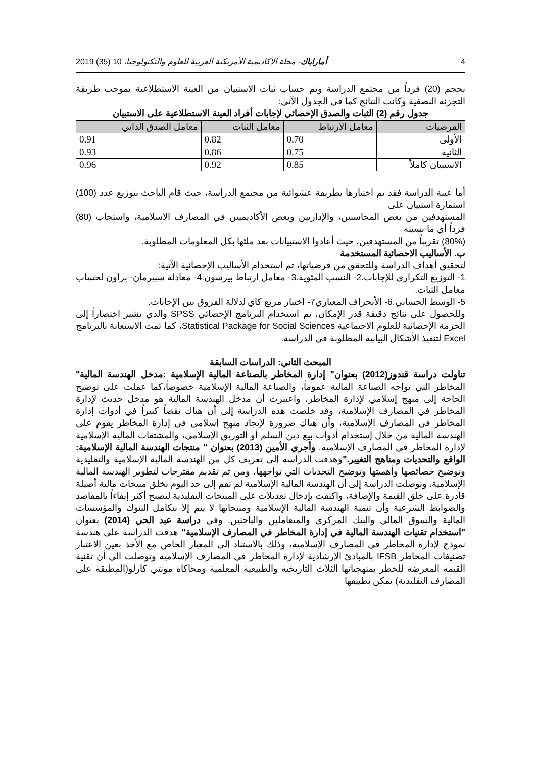4 أماراباك- مجلة الأكاديمية الأمريكية العربية للعلوم والتكنولوجيا، 10 (35) 2019
بحجم (20) فرداً من مجتمع الدراسة وتم حساب ثبات الاستبيان من العينة الاستطلاعية بموجب طريقة التجزئة النصفية وكانت النتائج كما في الجدول الآتي:
جدول رقم (2) الثبات والصدق الإحصائي لإجابات أفراد العينة الاستطلاعية على الاستبيان
| الفرضيات | معامل الارتباط | معامل الثبات | معامل الصدق الذاتي |
| --- | --- | --- | --- |
| الأولى | 0.70 | 0.82 | 0.91 |
| الثانية | 0.75 | 0.86 | 0.93 |
| الاستبيان كاملاً | 0.85 | 0.92 | 0.96 |
أما عينة الدراسة فقد تم اختيارها بطريقة عشوائية من مجتمع الدراسة، حيث قام الباحث بتوزيع عدد (100) استمارة استبيان على
المستهدفين من بعض المحاسبين، والإداريين وبعض الأكاديميين في المصارف الاسلامية، واستجاب (80) فرداً أي ما نسبته
(80%) تقريباً من المستهدفين، حيث أعادوا الاستبيانات بعد ملئها بكل المعلومات المطلوبة.
ب. الأساليب الاحصائية المستخدمة
لتحقيق أهداف الدراسة وللتحقق من فرضياتها، تم استخدام الأساليب الإحصائية الآتية:
1- التوزيع التكراري للإجابات.2- النسب المئوية.3- معامل ارتباط بيرسون.4- معادلة سبيرمان- براون لحساب معامل الثبات.
5- الوسط الحسابي.6- الأنحراف المعياري7- اختبار مربع كاي لدلالة الفروق بين الإجابات.
وللحصول على نتائج دقيقة قدر الإمكان، تم استخدام البرنامج الإحصائي SPSS والذي يشير اختصاراً إلى الحزمة الإحصائية للعلوم الاجتماعية Statistical Package for Social Sciences، كما تمت الاستعانة بالبرنامج Excel لتنفيذ الأشكال البيانية المطلوبة في الدراسة.
المبحث الثاني: الدراسات السابقة
تناولت دراسة قندوز(2012) بعنوان" إدارة المخاطر بالصناعة المالية الإسلامية :مدخل الهندسة المالية" المخاطر التي تواجه الصناعة المالية عموماً، والصناعة المالية الإسلامية خصوصاً،كما عملت على توضيح الحاجة إلى منهج إسلامي لإدارة المخاطر، واعتبرت أن مدخل الهندسة المالية هو مدخل حديث لإدارة المخاطر في المصارف الإسلامية، وقد خلصت هذه الدراسة إلى أن هناك نقصاً كبيراً في أدوات إدارة المخاطر في المصارف الإسلامية، وأن هناك ضرورة لإيجاد منهج إسلامي في إدارة المخاطر يقوم على الهندسة المالية من خلال إستخدام أدوات بيع دين السلم أو التوريق الإسلامي، والمشتقات المالية الإسلامية لإدارة المخاطر في المصارف الإسلامية. وأجري الأمين (2013) بعنوان " منتجات الهندسة المالية الإسلامية: الواقع والتحديات ومناهج التغيير."وهدفت الدراسة إلى تعريف كل من الهندسة المالية الإسلامية والتقليدية وتوضيح خصائصها وأهميتها وتوضيح التحديات التي تواجهها، ومن ثم تقديم مقترحات لتطوير الهندسة المالية الإسلامية. وتوصلت الدراسة إلى أن الهندسة المالية الإسلامية لم تقم إلى حد اليوم بخلق منتجات مالية أصيلة قادرة على خلق القيمة والإضافة، واكتفت بإدخال تعديلات على المنتجات التقليدية لتصبح أكثر إيفاءاً بالمقاصد والضوابط الشرعية وأن تنمية الهندسة المالية الإسلامية ومنتجاتها لا يتم إلا بتكامل البنوك والمؤسسات المالية والسوق المالي والبنك المركزي والمتعاملين والباحثين. وفي دراسة عبد الحي (2014) بعنوان "استخدام تقنيات الهندسة المالية في إدارة المخاطر في المصارف الإسلامية" هدفت الدراسة على هندسة نموذج لإدارة المخاطر في المصارف الإسلامية، وذلك بالاستناد إلى المعيار الخاص مع الأخذ بعين الاعتبار تصنيفات المخاطر IFSB بالمبادئ الإرشادية لإدارة المخاطر في المصارف الإسلامية وتوصلت الي أن تقنية القيمة المعرضة للخطر بمنهجياتها الثلاث التاريخية والطبيعية المعلمية ومحاكاة مونتي كارلو(المطبقة على المصارف التقليدية) يمكن تطبيقها